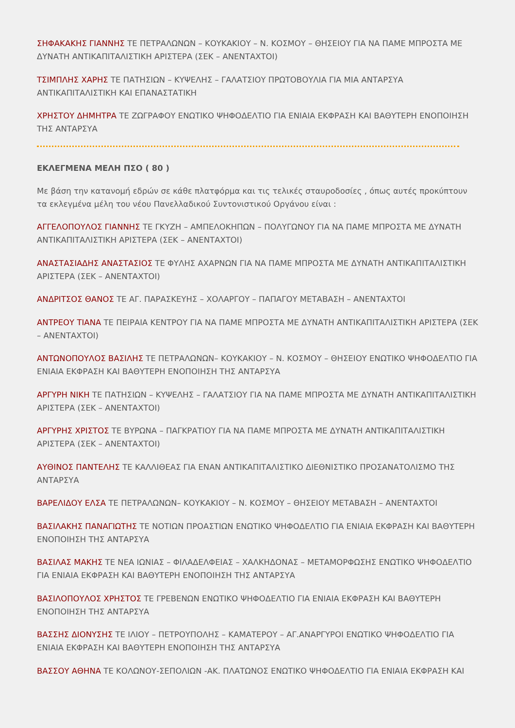ΣΗΦΑΚΑΚΗΣ ΓΙΑΝΝΗΣ ΤΕ ΠΕΤΡΑΛΩΝΩΝ – ΚΟΥΚΑΚΙΟΥ – Ν. ΚΟΣΜΟΥ – ΘΗΣΕΙΟΥ ΓΙΑ ΝΑ ΠΑΜΕ ΜΠΡΟΣΤΑ ΜΕ ΔΥΝΑΤΗ ΑΝΤΙΚΑΠΙΤΑΛΙΣΤΙΚΗ ΑΡΙΣΤΕΡΑ (ΣΕΚ – ΑΝΕΝΤΑΧΤΟΙ)
ΤΣΙΜΠΛΗΣ ΧΑΡΗΣ ΤΕ ΠΑΤΗΣΙΩΝ – ΚΥΨΕΛΗΣ – ΓΑΛΑΤΣΙΟΥ ΠΡΩΤΟΒΟΥΛΙΑ ΓΙΑ ΜΙΑ ΑΝΤΑΡΣΥΑ ΑΝΤΙΚΑΠΙΤΑΛΙΣΤΙΚΗ ΚΑΙ ΕΠΑΝΑΣΤΑΤΙΚΗ
ΧΡΗΣΤΟΥ ΔΗΜΗΤΡΑ ΤΕ ΖΩΓΡΑΦΟΥ ΕΝΩΤΙΚΟ ΨΗΦΟΔΕΛΤΙΟ ΓΙΑ ΕΝΙΑΙΑ ΕΚΦΡΑΣΗ ΚΑΙ ΒΑΘΥΤΕΡΗ ΕΝΟΠΟΙΗΣΗ ΤΗΣ ΑΝΤΑΡΣΥΑ
ΕΚΛΕΓΜΕΝΑ ΜΕΛΗ ΠΣΟ ( 80 )
Με βάση την κατανομή εδρών σε κάθε πλατφόρμα και τις τελικές σταυροδοσίες , όπως αυτές προκύπτουν τα εκλεγμένα μέλη του νέου Πανελλαδικού Συντονιστικού Οργάνου είναι :
ΑΓΓΕΛΟΠΟΥΛΟΣ ΓΙΑΝΝΗΣ ΤΕ ΓΚΥΖΗ – ΑΜΠΕΛΟΚΗΠΩΝ – ΠΟΛΥΓΩΝΟΥ ΓΙΑ ΝΑ ΠΑΜΕ ΜΠΡΟΣΤΑ ΜΕ ΔΥΝΑΤΗ ΑΝΤΙΚΑΠΙΤΑΛΙΣΤΙΚΗ ΑΡΙΣΤΕΡΑ (ΣΕΚ – ΑΝΕΝΤΑΧΤΟΙ)
ΑΝΑΣΤΑΣΙΑΔΗΣ ΑΝΑΣΤΑΣΙΟΣ ΤΕ ΦΥΛΗΣ ΑΧΑΡΝΩΝ ΓΙΑ ΝΑ ΠΑΜΕ ΜΠΡΟΣΤΑ ΜΕ ΔΥΝΑΤΗ ΑΝΤΙΚΑΠΙΤΑΛΙΣΤΙΚΗ ΑΡΙΣΤΕΡΑ (ΣΕΚ – ΑΝΕΝΤΑΧΤΟΙ)
ΑΝΔΡΙΤΣΟΣ ΘΑΝΟΣ ΤΕ ΑΓ. ΠΑΡΑΣΚΕΥΗΣ – ΧΟΛΑΡΓΟΥ – ΠΑΠΑΓΟΥ ΜΕΤΑΒΑΣΗ – ΑΝΕΝΤΑΧΤΟΙ
ΑΝΤΡΕΟΥ ΤΙΑΝΑ ΤΕ ΠΕΙΡΑΙΑ ΚΕΝΤΡΟΥ ΓΙΑ ΝΑ ΠΑΜΕ ΜΠΡΟΣΤΑ ΜΕ ΔΥΝΑΤΗ ΑΝΤΙΚΑΠΙΤΑΛΙΣΤΙΚΗ ΑΡΙΣΤΕΡΑ (ΣΕΚ – ΑΝΕΝΤΑΧΤΟΙ)
ΑΝΤΩΝΟΠΟΥΛΟΣ ΒΑΣΙΛΗΣ ΤΕ ΠΕΤΡΑΛΩΝΩΝ– ΚΟΥΚΑΚΙΟΥ – Ν. ΚΟΣΜΟΥ – ΘΗΣΕΙΟΥ ΕΝΩΤΙΚΟ ΨΗΦΟΔΕΛΤΙΟ ΓΙΑ ΕΝΙΑΙΑ ΕΚΦΡΑΣΗ ΚΑΙ ΒΑΘΥΤΕΡΗ ΕΝΟΠΟΙΗΣΗ ΤΗΣ ΑΝΤΑΡΣΥΑ
ΑΡΓΥΡΗ ΝΙΚΗ ΤΕ ΠΑΤΗΣΙΩΝ – ΚΥΨΕΛΗΣ – ΓΑΛΑΤΣΙΟΥ ΓΙΑ ΝΑ ΠΑΜΕ ΜΠΡΟΣΤΑ ΜΕ ΔΥΝΑΤΗ ΑΝΤΙΚΑΠΙΤΑΛΙΣΤΙΚΗ ΑΡΙΣΤΕΡΑ (ΣΕΚ – ΑΝΕΝΤΑΧΤΟΙ)
ΑΡΓΥΡΗΣ ΧΡΙΣΤΟΣ ΤΕ ΒΥΡΩΝΑ – ΠΑΓΚΡΑΤΙΟΥ ΓΙΑ ΝΑ ΠΑΜΕ ΜΠΡΟΣΤΑ ΜΕ ΔΥΝΑΤΗ ΑΝΤΙΚΑΠΙΤΑΛΙΣΤΙΚΗ ΑΡΙΣΤΕΡΑ (ΣΕΚ – ΑΝΕΝΤΑΧΤΟΙ)
ΑΥΘΙΝΟΣ ΠΑΝΤΕΛΗΣ ΤΕ ΚΑΛΛΙΘΕΑΣ ΓΙΑ ΕΝΑΝ ΑΝΤΙΚΑΠΙΤΑΛΙΣΤΙΚΟ ΔΙΕΘΝΙΣΤΙΚΟ ΠΡΟΣΑΝΑΤΟΛΙΣΜΟ ΤΗΣ ΑΝΤΑΡΣΥΑ
ΒΑΡΕΛΙΔΟΥ ΕΛΣΑ ΤΕ ΠΕΤΡΑΛΩΝΩΝ– ΚΟΥΚΑΚΙΟΥ – Ν. ΚΟΣΜΟΥ – ΘΗΣΕΙΟΥ ΜΕΤΑΒΑΣΗ – ΑΝΕΝΤΑΧΤΟΙ
ΒΑΣΙΛΑΚΗΣ ΠΑΝΑΓΙΩΤΗΣ ΤΕ ΝΟΤΙΩΝ ΠΡΟΑΣΤΙΩΝ ΕΝΩΤΙΚΟ ΨΗΦΟΔΕΛΤΙΟ ΓΙΑ ΕΝΙΑΙΑ ΕΚΦΡΑΣΗ ΚΑΙ ΒΑΘΥΤΕΡΗ ΕΝΟΠΟΙΗΣΗ ΤΗΣ ΑΝΤΑΡΣΥΑ
ΒΑΣΙΛΑΣ ΜΑΚΗΣ ΤΕ ΝΕΑ ΙΩΝΙΑΣ – ΦΙΛΑΔΕΛΦΕΙΑΣ – ΧΑΛΚΗΔΟΝΑΣ – ΜΕΤΑΜΟΡΦΩΣΗΣ ΕΝΩΤΙΚΟ ΨΗΦΟΔΕΛΤΙΟ ΓΙΑ ΕΝΙΑΙΑ ΕΚΦΡΑΣΗ ΚΑΙ ΒΑΘΥΤΕΡΗ ΕΝΟΠΟΙΗΣΗ ΤΗΣ ΑΝΤΑΡΣΥΑ
ΒΑΣΙΛΟΠΟΥΛΟΣ ΧΡΗΣΤΟΣ ΤΕ ΓΡΕΒΕΝΩΝ ΕΝΩΤΙΚΟ ΨΗΦΟΔΕΛΤΙΟ ΓΙΑ ΕΝΙΑΙΑ ΕΚΦΡΑΣΗ ΚΑΙ ΒΑΘΥΤΕΡΗ ΕΝΟΠΟΙΗΣΗ ΤΗΣ ΑΝΤΑΡΣΥΑ
ΒΑΣΣΗΣ ΔΙΟΝΥΣΗΣ ΤΕ ΙΛΙΟΥ – ΠΕΤΡΟΥΠΟΛΗΣ – ΚΑΜΑΤΕΡΟΥ – ΑΓ.ΑΝΑΡΓΥΡΟΙ ΕΝΩΤΙΚΟ ΨΗΦΟΔΕΛΤΙΟ ΓΙΑ ΕΝΙΑΙΑ ΕΚΦΡΑΣΗ ΚΑΙ ΒΑΘΥΤΕΡΗ ΕΝΟΠΟΙΗΣΗ ΤΗΣ ΑΝΤΑΡΣΥΑ
ΒΑΣΣΟΥ ΑΘΗΝΑ ΤΕ ΚΟΛΩΝΟΥ-ΣΕΠΟΛΙΩΝ -ΑΚ. ΠΛΑΤΩΝΟΣ ΕΝΩΤΙΚΟ ΨΗΦΟΔΕΛΤΙΟ ΓΙΑ ΕΝΙΑΙΑ ΕΚΦΡΑΣΗ ΚΑΙ